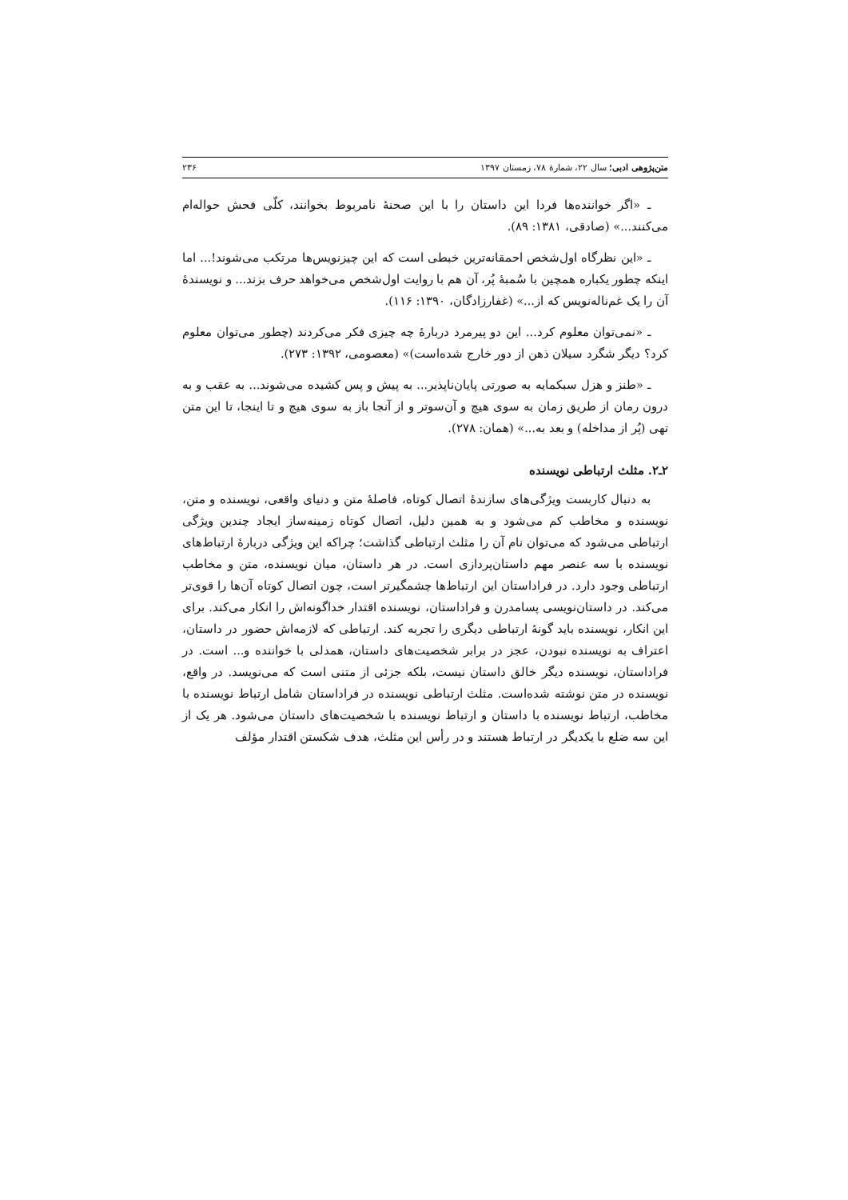متن‌پژوهی ادبی؛ سال ۲۲، شمارهٔ ۷۸، زمستان ۱۳۹۷ ۲۳۶
ـ «اگر خواننده‌ها فردا این داستان را با این صحنهٔ نامربوط بخوانند، کلّی فحش حواله‌ام می‌کنند...» (صادقی، ۱۳۸۱: ۸۹).
ـ «این نظرگاه اول‌شخص احمقانه‌ترین خبطی است که این چیزنویس‌ها مرتکب می‌شوند!... اما اینکه چطور یکباره همچین با سُمبهٔ پُر، آن هم با روایت اول‌شخص می‌خواهد حرف بزند... و نویسندهٔ آن را یک غم‌ناله‌نویس که از...» (غفارزادگان، ۱۳۹۰: ۱۱۶).
ـ «نمی‌توان معلوم کرد... این دو پیرمرد دربارهٔ چه چیزی فکر می‌کردند (چطور می‌توان معلوم کرد؟ دیگر شگرد سیلان ذهن از دور خارج شده‌است)» (معصومی، ۱۳۹۲: ۲۷۳).
ـ «طنز و هزل سبکمایه به صورتی پایان‌ناپذیر... به پیش و پس کشیده می‌شوند... به عقب و به درون رمان از طریق زمان به سوی هیچ و آن‌سوتر و از آنجا باز به سوی هیچ و تا اینجا، تا این متن تهی (پُر از مداخله) و بعد به...» (همان: ۲۷۸).
۲ـ۲. مثلث ارتباطی نویسنده
به دنبال کاربست ویژگی‌های سازندهٔ اتصال کوتاه، فاصلهٔ متن و دنیای واقعی، نویسنده و متن، نویسنده و مخاطب کم می‌شود و به همین دلیل، اتصال کوتاه زمینه‌ساز ایجاد چندین ویژگی ارتباطی می‌شود که می‌توان نام آن را مثلث ارتباطی گذاشت؛ چراکه این ویژگی دربارهٔ ارتباط‌های نویسنده با سه عنصر مهم داستان‌پردازی است. در هر داستان، میان نویسنده، متن و مخاطب ارتباطی وجود دارد. در فراداستان این ارتباط‌ها چشمگیرتر است، چون اتصال کوتاه آن‌ها را قوی‌تر می‌کند. در داستان‌نویسی پسامدرن و فراداستان، نویسنده اقتدار خداگونه‌اش را انکار می‌کند. برای این انکار، نویسنده باید گونهٔ ارتباطی دیگری را تجربه کند. ارتباطی که لازمه‌اش حضور در داستان، اعتراف به نویسنده نبودن، عجز در برابر شخصیت‌های داستان، همدلی با خواننده و... است. در فراداستان، نویسنده دیگر خالق داستان نیست، بلکه جزئی از متنی است که می‌نویسد. در واقع، نویسنده در متن نوشته شده‌است. مثلث ارتباطی نویسنده در فراداستان شامل ارتباط نویسنده با مخاطب، ارتباط نویسنده با داستان و ارتباط نویسنده با شخصیت‌های داستان می‌شود. هر یک از این سه ضلع با یکدیگر در ارتباط هستند و در رأس این مثلث، هدف شکستن اقتدار مؤلف